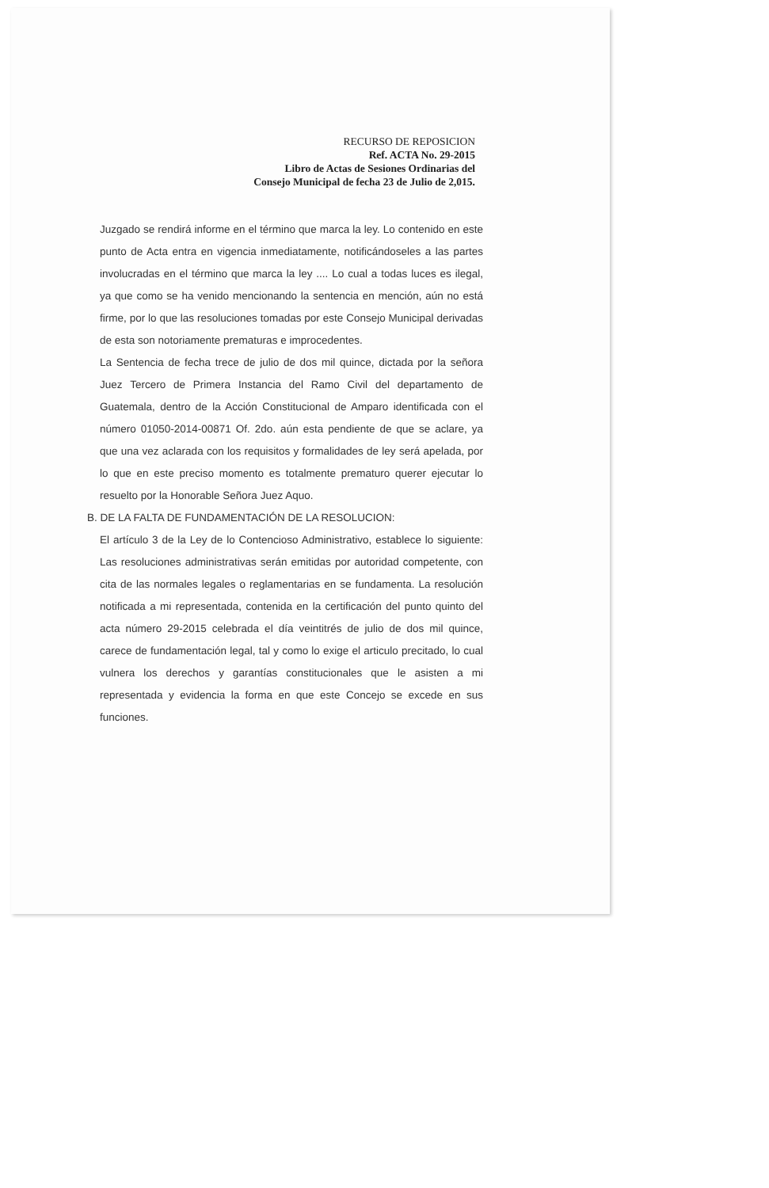RECURSO DE REPOSICION
Ref. ACTA No. 29-2015
Libro de Actas de Sesiones Ordinarias del
Consejo Municipal de fecha 23 de Julio de 2,015.
Juzgado se rendirá informe en el término que marca la ley. Lo contenido en este punto de Acta entra en vigencia inmediatamente, notificándoseles a las partes involucradas en el término que marca la ley .... Lo cual a todas luces es ilegal, ya que como se ha venido mencionando la sentencia en mención, aún no está firme, por lo que las resoluciones tomadas por este Consejo Municipal derivadas de esta son notoriamente prematuras e improcedentes.
La Sentencia de fecha trece de julio de dos mil quince, dictada por la señora Juez Tercero de Primera Instancia del Ramo Civil del departamento de Guatemala, dentro de la Acción Constitucional de Amparo identificada con el número 01050-2014-00871 Of. 2do. aún esta pendiente de que se aclare, ya que una vez aclarada con los requisitos y formalidades de ley será apelada, por lo que en este preciso momento es totalmente prematuro querer ejecutar lo resuelto por la Honorable Señora Juez Aquo.
B. DE LA FALTA DE FUNDAMENTACIÓN DE LA RESOLUCION:
El artículo 3 de la Ley de lo Contencioso Administrativo, establece lo siguiente: Las resoluciones administrativas serán emitidas por autoridad competente, con cita de las normales legales o reglamentarias en se fundamenta. La resolución notificada a mi representada, contenida en la certificación del punto quinto del acta número 29-2015 celebrada el día veintitrés de julio de dos mil quince, carece de fundamentación legal, tal y como lo exige el articulo precitado, lo cual vulnera los derechos y garantías constitucionales que le asisten a mi representada y evidencia la forma en que este Concejo se excede en sus funciones.